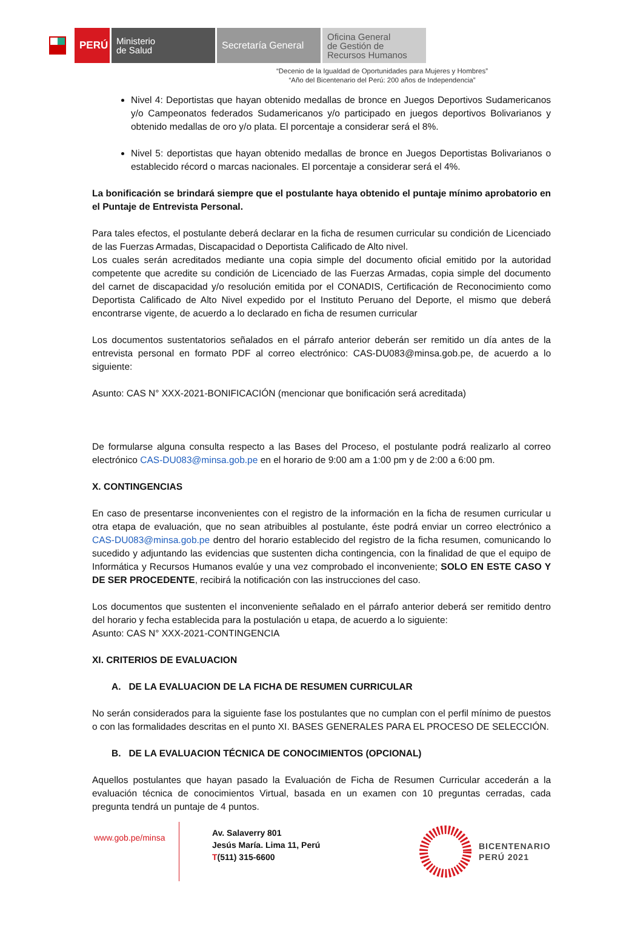PERÚ
Ministerio
de Salud
Secretaría General
Oficina General
de Gestión de
Recursos Humanos
“Decenio de la Igualdad de Oportunidades para Mujeres y Hombres”
“Año del Bicentenario del Perú: 200 años de Independencia”
Nivel 4: Deportistas que hayan obtenido medallas de bronce en Juegos Deportivos Sudamericanos y/o Campeonatos federados Sudamericanos y/o participado en juegos deportivos Bolivarianos y obtenido medallas de oro y/o plata. El porcentaje a considerar será el 8%.
Nivel 5: deportistas que hayan obtenido medallas de bronce en Juegos Deportistas Bolivarianos o establecido récord o marcas nacionales. El porcentaje a considerar será el 4%.
La bonificación se brindará siempre que el postulante haya obtenido el puntaje mínimo aprobatorio en el Puntaje de Entrevista Personal.
Para tales efectos, el postulante deberá declarar en la ficha de resumen curricular su condición de Licenciado de las Fuerzas Armadas, Discapacidad o Deportista Calificado de Alto nivel.
Los cuales serán acreditados mediante una copia simple del documento oficial emitido por la autoridad competente que acredite su condición de Licenciado de las Fuerzas Armadas, copia simple del documento del carnet de discapacidad y/o resolución emitida por el CONADIS, Certificación de Reconocimiento como Deportista Calificado de Alto Nivel expedido por el Instituto Peruano del Deporte, el mismo que deberá encontrarse vigente, de acuerdo a lo declarado en ficha de resumen curricular
Los documentos sustentatorios señalados en el párrafo anterior deberán ser remitido un día antes de la entrevista personal en formato PDF al correo electrónico: CAS-DU083@minsa.gob.pe, de acuerdo a lo siguiente:
Asunto: CAS N° XXX-2021-BONIFICACIÓN (mencionar que bonificación será acreditada)
De formularse alguna consulta respecto a las Bases del Proceso, el postulante podrá realizarlo al correo electrónico CAS-DU083@minsa.gob.pe en el horario de 9:00 am a 1:00 pm y de 2:00 a 6:00 pm.
X. CONTINGENCIAS
En caso de presentarse inconvenientes con el registro de la información en la ficha de resumen curricular u otra etapa de evaluación, que no sean atribuibles al postulante, éste podrá enviar un correo electrónico a CAS-DU083@minsa.gob.pe dentro del horario establecido del registro de la ficha resumen, comunicando lo sucedido y adjuntando las evidencias que sustenten dicha contingencia, con la finalidad de que el equipo de Informática y Recursos Humanos evalúe y una vez comprobado el inconveniente; SOLO EN ESTE CASO Y DE SER PROCEDENTE, recibirá la notificación con las instrucciones del caso.
Los documentos que sustenten el inconveniente señalado en el párrafo anterior deberá ser remitido dentro del horario y fecha establecida para la postulación u etapa, de acuerdo a lo siguiente:
Asunto: CAS N° XXX-2021-CONTINGENCIA
XI. CRITERIOS DE EVALUACION
A. DE LA EVALUACION DE LA FICHA DE RESUMEN CURRICULAR
No serán considerados para la siguiente fase los postulantes que no cumplan con el perfil mínimo de puestos o con las formalidades descritas en el punto XI. BASES GENERALES PARA EL PROCESO DE SELECCIÓN.
B. DE LA EVALUACION TÉCNICA DE CONOCIMIENTOS (OPCIONAL)
Aquellos postulantes que hayan pasado la Evaluación de Ficha de Resumen Curricular accederán a la evaluación técnica de conocimientos Virtual, basada en un examen con 10 preguntas cerradas, cada pregunta tendrá un puntaje de 4 puntos.
www.gob.pe/minsa
Av. Salaverry 801
Jesús María. Lima 11, Perú
T(511) 315-6600
BICENTENARIO
PERÚ 2021